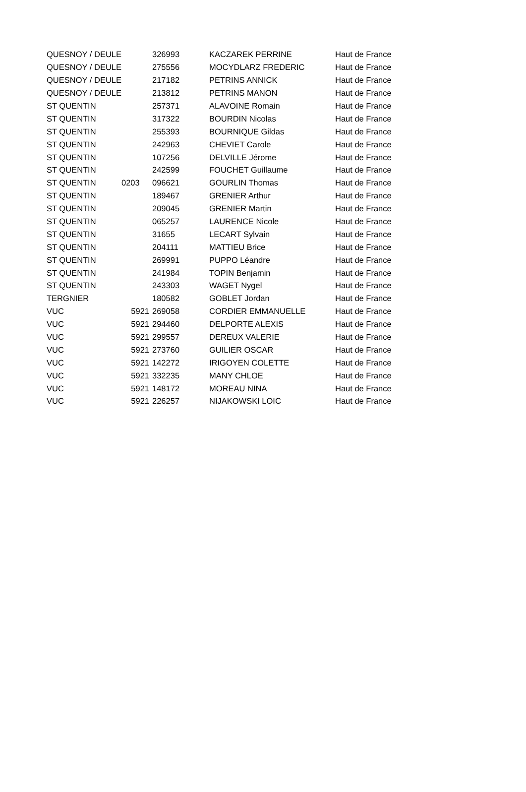| QUESNOY / DEULE | | 326993 | KACZAREK PERRINE | Haut de France |
| QUESNOY / DEULE | | 275556 | MOCYDLARZ FREDERIC | Haut de France |
| QUESNOY / DEULE | | 217182 | PETRINS ANNICK | Haut de France |
| QUESNOY / DEULE | | 213812 | PETRINS MANON | Haut de France |
| ST QUENTIN | | 257371 | ALAVOINE Romain | Haut de France |
| ST QUENTIN | | 317322 | BOURDIN Nicolas | Haut de France |
| ST QUENTIN | | 255393 | BOURNIQUE Gildas | Haut de France |
| ST QUENTIN | | 242963 | CHEVIET Carole | Haut de France |
| ST QUENTIN | | 107256 | DELVILLE Jérome | Haut de France |
| ST QUENTIN | | 242599 | FOUCHET Guillaume | Haut de France |
| ST QUENTIN | 0203 | 096621 | GOURLIN Thomas | Haut de France |
| ST QUENTIN | | 189467 | GRENIER Arthur | Haut de France |
| ST QUENTIN | | 209045 | GRENIER Martin | Haut de France |
| ST QUENTIN | | 065257 | LAURENCE Nicole | Haut de France |
| ST QUENTIN | | 31655 | LECART Sylvain | Haut de France |
| ST QUENTIN | | 204111 | MATTIEU Brice | Haut de France |
| ST QUENTIN | | 269991 | PUPPO Léandre | Haut de France |
| ST QUENTIN | | 241984 | TOPIN Benjamin | Haut de France |
| ST QUENTIN | | 243303 | WAGET Nygel | Haut de France |
| TERGNIER | | 180582 | GOBLET Jordan | Haut de France |
| VUC | 5921 | 269058 | CORDIER EMMANUELLE | Haut de France |
| VUC | 5921 | 294460 | DELPORTE ALEXIS | Haut de France |
| VUC | 5921 | 299557 | DEREUX VALERIE | Haut de France |
| VUC | 5921 | 273760 | GUILIER OSCAR | Haut de France |
| VUC | 5921 | 142272 | IRIGOYEN COLETTE | Haut de France |
| VUC | 5921 | 332235 | MANY CHLOE | Haut de France |
| VUC | 5921 | 148172 | MOREAU NINA | Haut de France |
| VUC | 5921 | 226257 | NIJAKOWSKI LOIC | Haut de France |